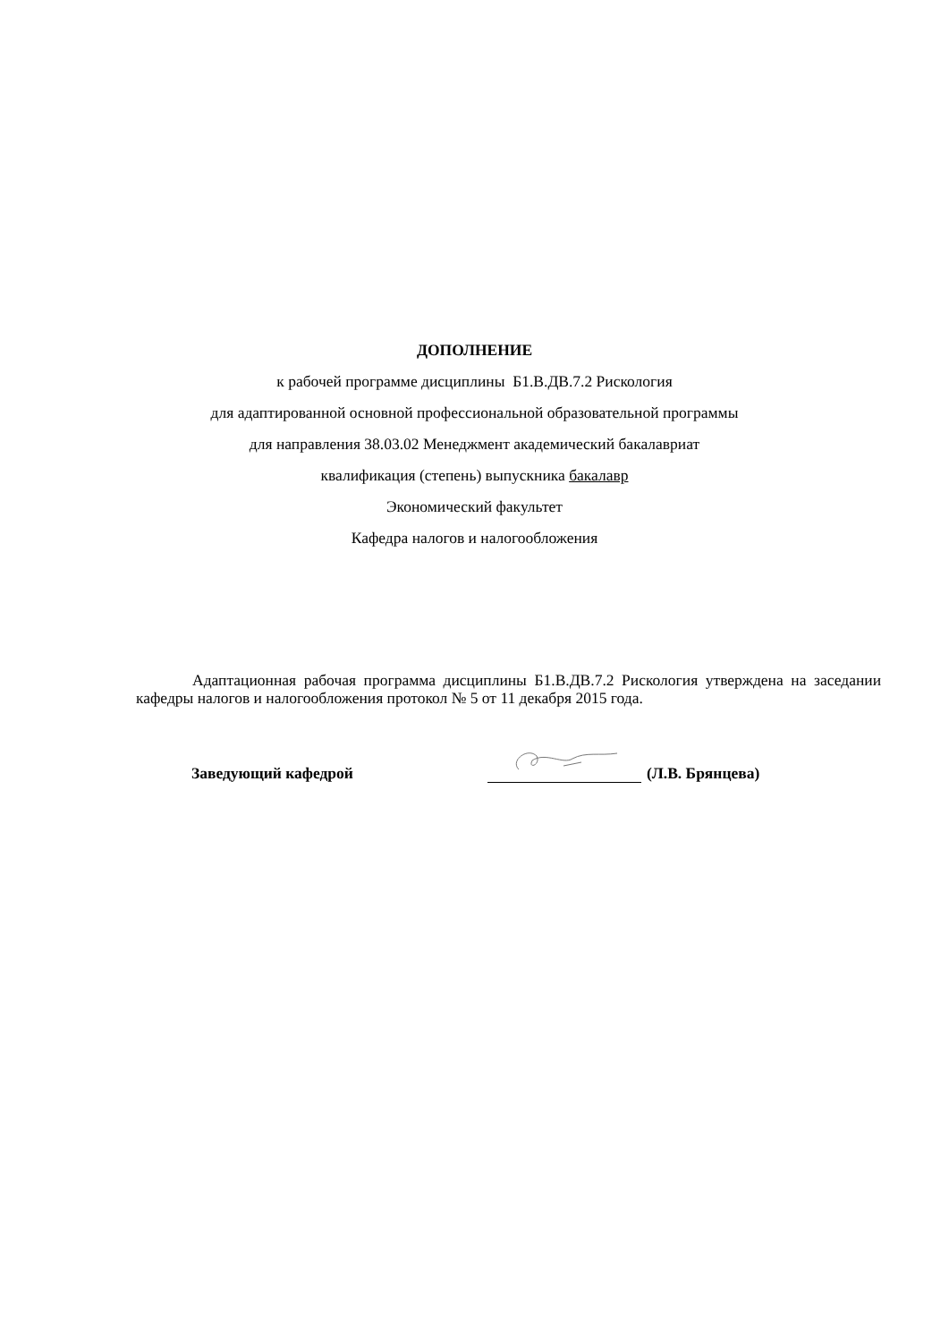ДОПОЛНЕНИЕ
к рабочей программе дисциплины Б1.В.ДВ.7.2 Рискология
для адаптированной основной профессиональной образовательной программы
для направления 38.03.02 Менеджмент академический бакалавриат
квалификация (степень) выпускника бакалавр
Экономический факультет
Кафедра налогов и налогообложения
Адаптационная рабочая программа дисциплины Б1.В.ДВ.7.2 Рискология утверждена на заседании кафедры налогов и налогообложения протокол № 5 от 11 декабря 2015 года.
Заведующий кафедрой (Л.В. Брянцева)